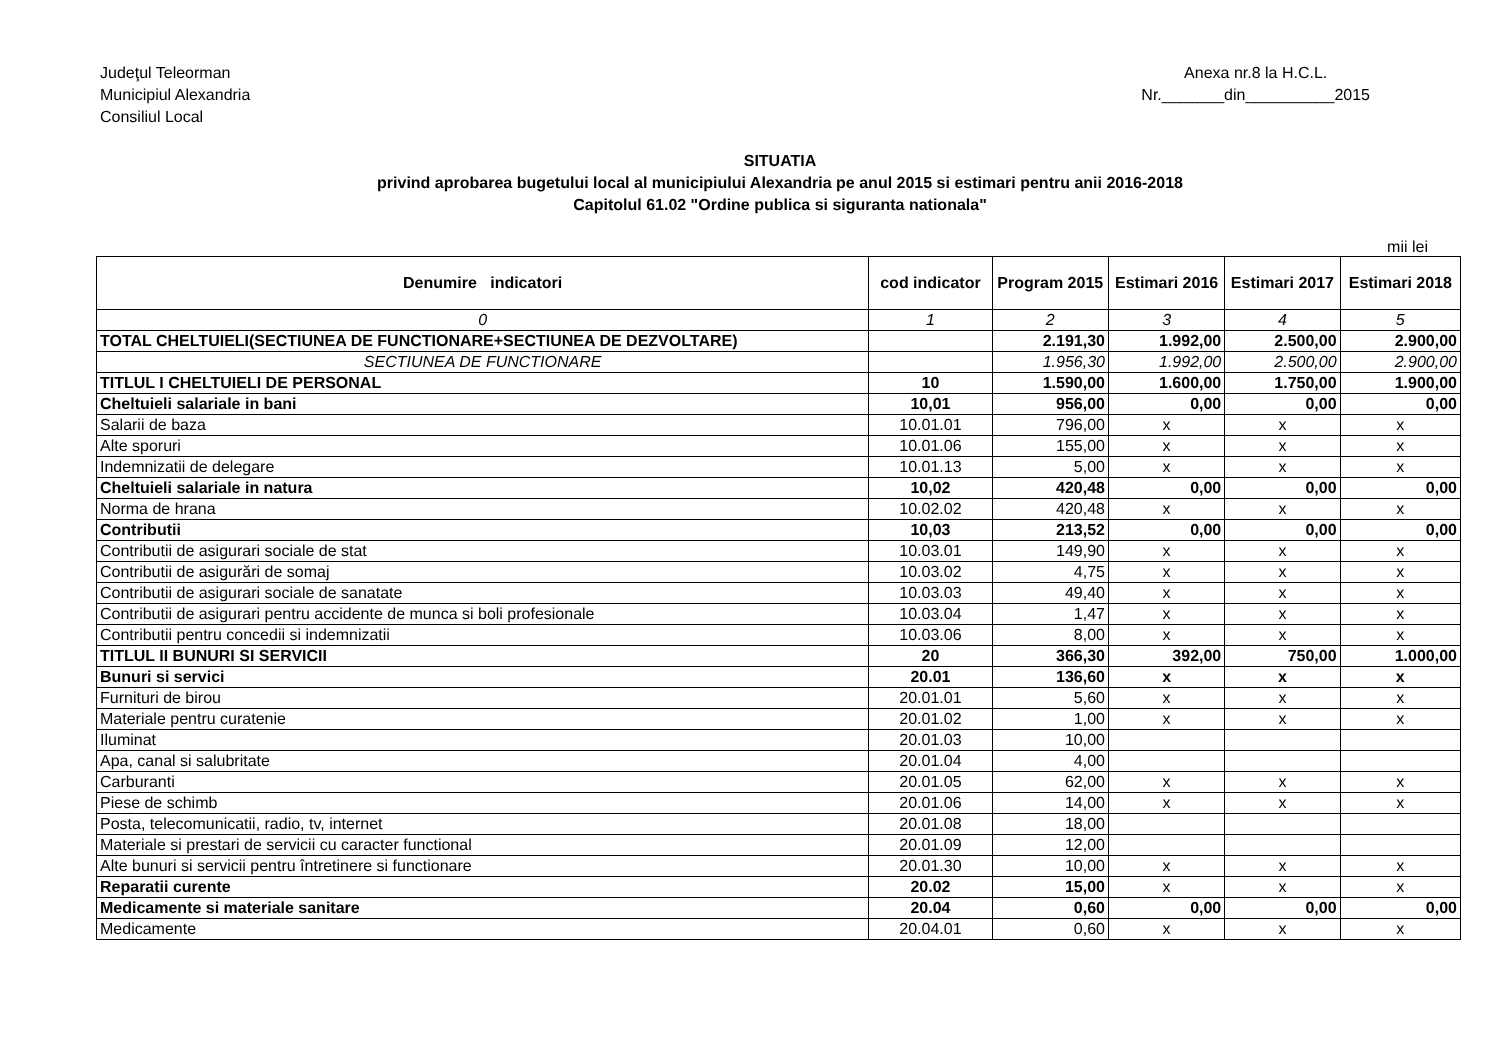Judeţul Teleorman
Municipiul Alexandria
Consiliul Local
Anexa nr.8 la H.C.L.
Nr._______din__________2015
SITUATIA
privind aprobarea bugetului local al municipiului Alexandria pe anul 2015 si estimari pentru anii 2016-2018
Capitolul 61.02 "Ordine publica si siguranta nationala"
mii lei
| Denumire indicatori | cod indicator | Program 2015 | Estimari 2016 | Estimari 2017 | Estimari 2018 |
| --- | --- | --- | --- | --- | --- |
| 0 | 1 | 2 | 3 | 4 | 5 |
| TOTAL CHELTUIELI(SECTIUNEA DE FUNCTIONARE+SECTIUNEA DE DEZVOLTARE) | | 2.191,30 | 1.992,00 | 2.500,00 | 2.900,00 |
| SECTIUNEA DE FUNCTIONARE | | 1.956,30 | 1.992,00 | 2.500,00 | 2.900,00 |
| TITLUL I CHELTUIELI DE PERSONAL | 10 | 1.590,00 | 1.600,00 | 1.750,00 | 1.900,00 |
| Cheltuieli salariale in bani | 10,01 | 956,00 | 0,00 | 0,00 | 0,00 |
| Salarii de baza | 10.01.01 | 796,00 | x | x | x |
| Alte sporuri | 10.01.06 | 155,00 | x | x | x |
| Indemnizatii de delegare | 10.01.13 | 5,00 | x | x | x |
| Cheltuieli salariale in natura | 10,02 | 420,48 | 0,00 | 0,00 | 0,00 |
| Norma de hrana | 10.02.02 | 420,48 | x | x | x |
| Contributii | 10,03 | 213,52 | 0,00 | 0,00 | 0,00 |
| Contributii de asigurari sociale de stat | 10.03.01 | 149,90 | x | x | x |
| Contributii de asigurări de somaj | 10.03.02 | 4,75 | x | x | x |
| Contributii de asigurari sociale de sanatate | 10.03.03 | 49,40 | x | x | x |
| Contributii de asigurari pentru accidente de munca si boli profesionale | 10.03.04 | 1,47 | x | x | x |
| Contributii pentru concedii si indemnizatii | 10.03.06 | 8,00 | x | x | x |
| TITLUL II BUNURI SI SERVICII | 20 | 366,30 | 392,00 | 750,00 | 1.000,00 |
| Bunuri si servici | 20.01 | 136,60 | x | x | x |
| Furnituri de birou | 20.01.01 | 5,60 | x | x | x |
| Materiale pentru curatenie | 20.01.02 | 1,00 | x | x | x |
| Iluminat | 20.01.03 | 10,00 | | | |
| Apa, canal si salubritate | 20.01.04 | 4,00 | | | |
| Carburanti | 20.01.05 | 62,00 | x | x | x |
| Piese de schimb | 20.01.06 | 14,00 | x | x | x |
| Posta, telecomunicatii, radio, tv, internet | 20.01.08 | 18,00 | | | |
| Materiale si prestari de servicii cu caracter functional | 20.01.09 | 12,00 | | | |
| Alte bunuri si servicii pentru întretinere si functionare | 20.01.30 | 10,00 | x | x | x |
| Reparatii curente | 20.02 | 15,00 | x | x | x |
| Medicamente si materiale sanitare | 20.04 | 0,60 | 0,00 | 0,00 | 0,00 |
| Medicamente | 20.04.01 | 0,60 | x | x | x |